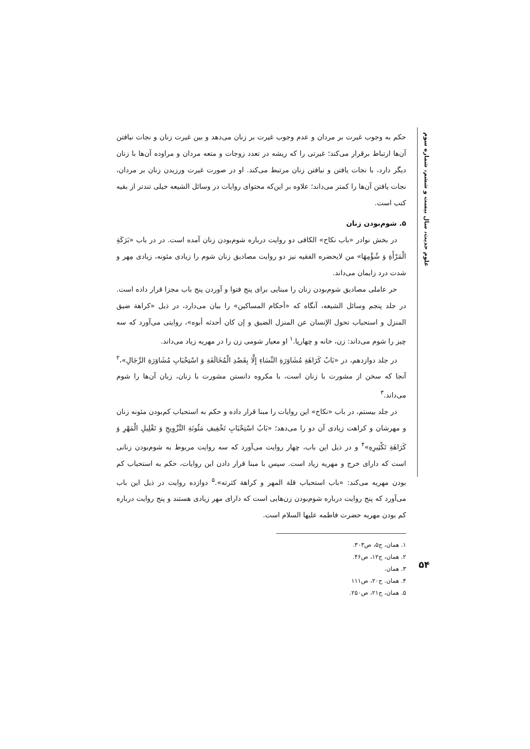علوم حدیث، سال بیست و ششم، شماره سوم
۵۴
حکم به وجوب غیرت بر مردان و عدم وجوب غیرت بر زنان می‌دهد و بین غیرت زنان و نجات نیافتن آن‌ها ارتباط برقرار می‌کند؛ غیرتی را که ریشه در تعدد زوجات و متعه مردان و مراوده آن‌ها با زنان دیگر دارد، با نجات یافتن و نیافتن زنان مرتبط می‌کند. او در صورت غیرت ورزیدن زنان بر مردان، نجات یافتن آن‌ها را کمتر می‌داند؛ علاوه بر این‌که محتوای روایات در وسائل الشیعه خیلی تندتر از بقیه کتب است.
۵. شوم‌بودن زنان
در بخش نوادر «باب نکاح» الکافی دو روایت درباره شوم‌بودن زنان آمده است. در در باب «بَرَکَةِ الْمَرْأَةِ وَ شُؤْمِهَا» من لایحضره الفقیه نیز دو روایت مصادیق زنان شوم را زیادی مئونه، زیادی مِهر و شدت درد زایمان می‌داند.
حر عاملی مصادیق شوم‌بودن زنان را مبنایی برای پنج فتوا و آوردن پنج باب مجزا قرار داده است. در جلد پنجم وسائل الشیعه، آنگاه که «أحکام المساکین» را بیان می‌دارد، در ذیل «کراهة ضیق المنزل و استحباب تحول الإنسان عن المنزل الضیق و إن کان أحدثه أبوه»، روایتی می‌آورد که سه چیز را شوم می‌داند: زن، خانه و چهارپا.<sup>۱</sup> او معیار شومی زن را در مهریه زیاد می‌داند.
در جلد دوازدهم، در «بَابُ کَرَاهَةِ مُشَاوَرَةِ النِّسَاءِ إِلَّا بِقَصْدِ الْمُخَالَفَةِ وَ اسْتِحْبَابِ مُشَاوَرَةِ الرِّجَالِ»،<sup>۲</sup> آنجا که سخن از مشورت با زنان است، با مکروه دانستن مشورت با زنان، زبان آن‌ها را شوم می‌داند.<sup>۳</sup>
در جلد بیستم، در باب «نکاح» این روایات را مبنا قرار داده و حکم به استحباب کم‌بودن مئونه زنان و مهرشان و کراهت زیادی آن دو را می‌دهد؛ «بَابُ اسْتِحْبَابِ تَخْفِیفِ مَئُونَةِ التَّزْوِیجِ وَ تَقْلِیلِ الْمَهْرِ وَ کَرَاهَةِ تَکْثِیرِهِ»<sup>۴</sup> و در ذیل این باب، چهار روایت می‌آورد که سه روایت مربوط به شوم‌بودن زنانی است که دارای خرج و مهریه زیاد است. سپس با مبنا قرار دادن این روایات، حکم به استحباب کم بودن مهریه می‌کند: «باب استحباب قلة المهر و کراهة کثرته».<sup>۵</sup> دوازده روایت در ذیل این باب می‌آورد که پنج روایت درباره شوم‌بودن زن‌هایی است که دارای مهر زیادی هستند و پنج روایت درباره کم بودن مهریه حضرت فاطمه علیها السلام است.
۱. همان، ج۵، ص۳۰۳.
۲. همان، ج۱۲، ص۴۶.
۳. همان.
۴. همان. ج۲۰، ص۱۱۱
۵. همان، ج۲۱، ص۲۵۰.